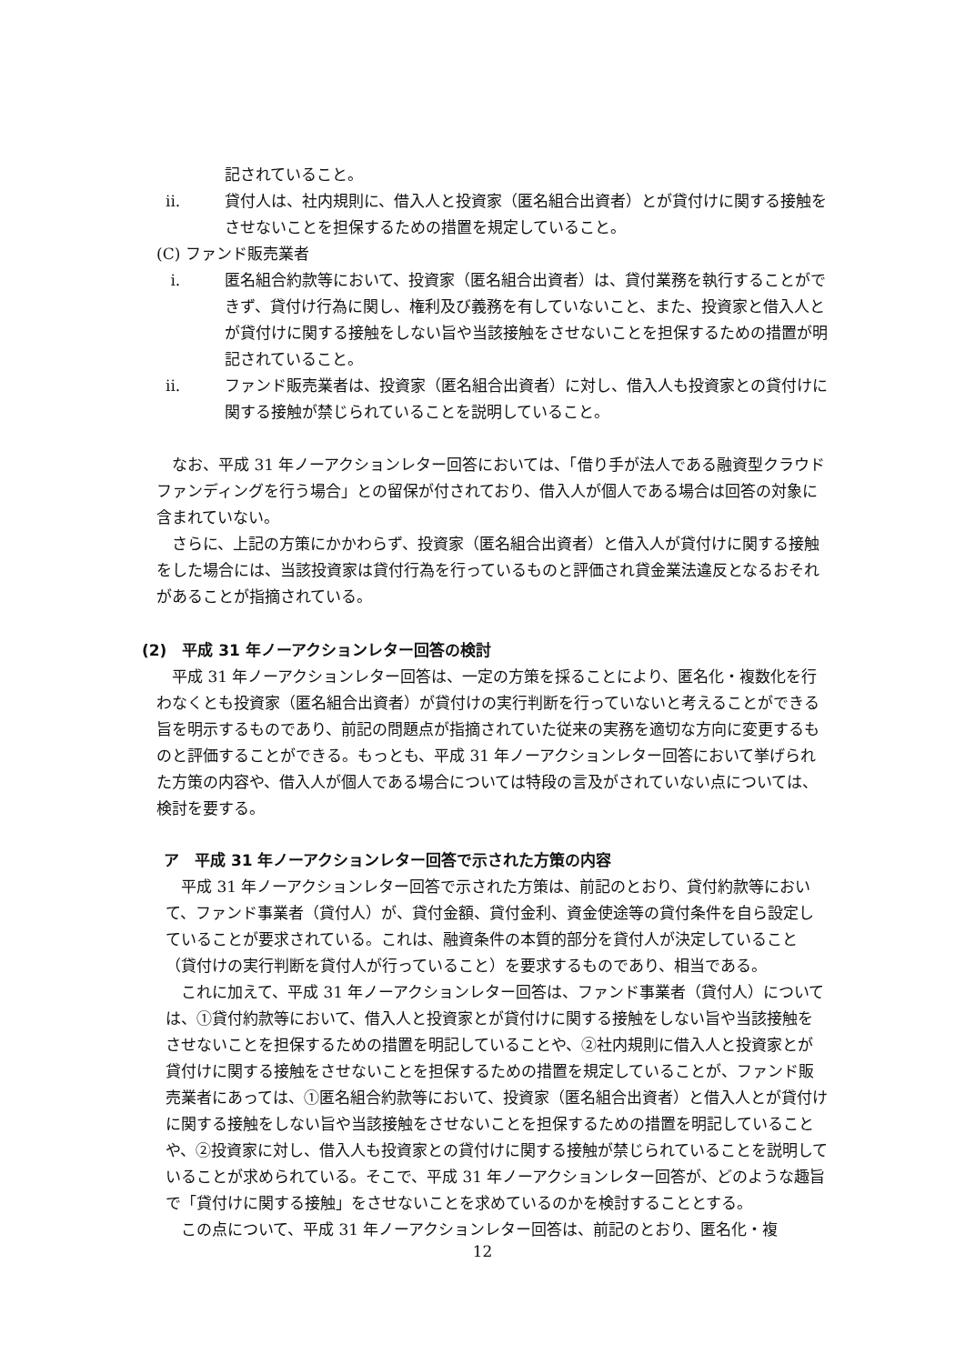記されていること。
ii. 貸付人は、社内規則に、借入人と投資家（匿名組合出資者）とが貸付けに関する接触をさせないことを担保するための措置を規定していること。
(C) ファンド販売業者
i. 匿名組合約款等において、投資家（匿名組合出資者）は、貸付業務を執行することができず、貸付け行為に関し、権利及び義務を有していないこと、また、投資家と借入人とが貸付けに関する接触をしない旨や当該接触をさせないことを担保するための措置が明記されていること。
ii. ファンド販売業者は、投資家（匿名組合出資者）に対し、借入人も投資家との貸付けに関する接触が禁じられていることを説明していること。
なお、平成 31 年ノーアクションレター回答においては、「借り手が法人である融資型クラウドファンディングを行う場合」との留保が付されており、借入人が個人である場合は回答の対象に含まれていない。
さらに、上記の方策にかかわらず、投資家（匿名組合出資者）と借入人が貸付けに関する接触をした場合には、当該投資家は貸付行為を行っているものと評価され貸金業法違反となるおそれがあることが指摘されている。
(2)　平成 31 年ノーアクションレター回答の検討
平成 31 年ノーアクションレター回答は、一定の方策を採ることにより、匿名化・複数化を行わなくとも投資家（匿名組合出資者）が貸付けの実行判断を行っていないと考えることができる旨を明示するものであり、前記の問題点が指摘されていた従来の実務を適切な方向に変更するものと評価することができる。もっとも、平成 31 年ノーアクションレター回答において挙げられた方策の内容や、借入人が個人である場合については特段の言及がされていない点については、検討を要する。
ア　平成 31 年ノーアクションレター回答で示された方策の内容
平成 31 年ノーアクションレター回答で示された方策は、前記のとおり、貸付約款等において、ファンド事業者（貸付人）が、貸付金額、貸付金利、資金使途等の貸付条件を自ら設定していることが要求されている。これは、融資条件の本質的部分を貸付人が決定していること（貸付けの実行判断を貸付人が行っていること）を要求するものであり、相当である。
これに加えて、平成 31 年ノーアクションレター回答は、ファンド事業者（貸付人）については、①貸付約款等において、借入人と投資家とが貸付けに関する接触をしない旨や当該接触をさせないことを担保するための措置を明記していることや、②社内規則に借入人と投資家とが貸付けに関する接触をさせないことを担保するための措置を規定していることが、ファンド販売業者にあっては、①匿名組合約款等において、投資家（匿名組合出資者）と借入人とが貸付けに関する接触をしない旨や当該接触をさせないことを担保するための措置を明記していることや、②投資家に対し、借入人も投資家との貸付けに関する接触が禁じられていることを説明していることが求められている。そこで、平成 31 年ノーアクションレター回答が、どのような趣旨で「貸付けに関する接触」をさせないことを求めているのかを検討することとする。
この点について、平成 31 年ノーアクションレター回答は、前記のとおり、匿名化・複
12